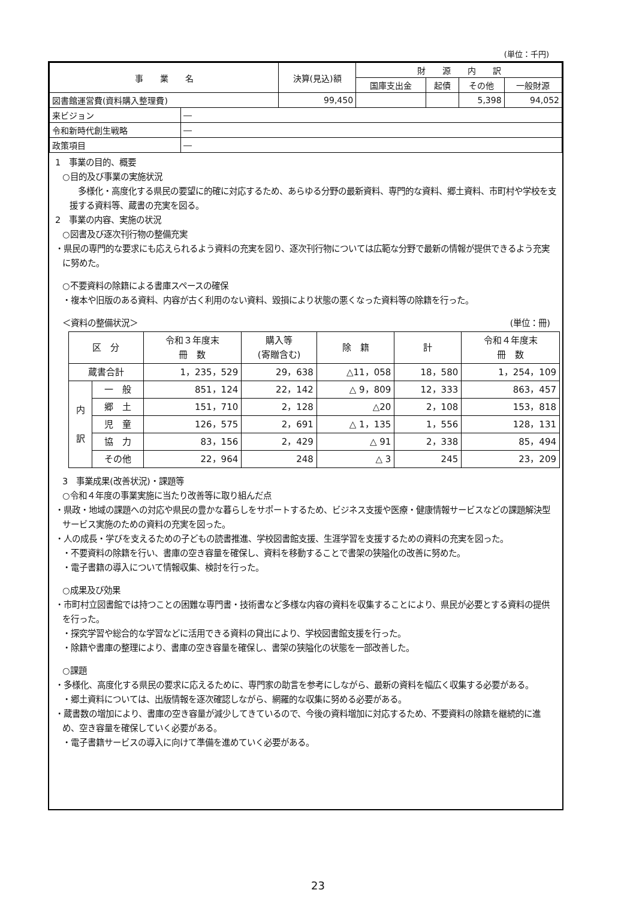(単位：千円)
| 事 業 名 | | 決算(見込)額 | 財 源 内 訳 | | | |
| --- | --- | --- | --- | --- | --- | --- |
| | | | 国庫支出金 | 起債 | その他 | 一般財源 |
| 図書館運営費(資料購入整理費) | | 99,450 | | | 5,398 | 94,052 |
| 来ビジョン | ― | | | | | |
| 令和新時代創生戦略 | ― | | | | | |
| 政策項目 | ― | | | | | |
1　事業の目的、概要
○目的及び事業の実施状況
　多様化・高度化する県民の要望に的確に対応するため、あらゆる分野の最新資料、専門的な資料、郷土資料、市町村や学校を支援する資料等、蔵書の充実を図る。
2　事業の内容、実施の状況
○図書及び逐次刊行物の整備充実
・県民の専門的な要求にも応えられるよう資料の充実を図り、逐次刊行物については広範な分野で最新の情報が提供できるよう充実に努めた。
○不要資料の除籍による書庫スペースの確保
・複本や旧版のある資料、内容が古く利用のない資料、毀損により状態の悪くなった資料等の除籍を行った。
＜資料の整備状況＞ (単位：冊)
| 区 分 | | 令和３年度末 冊 数 | 購入等 (寄贈含む) | 除 籍 | 計 | 令和４年度末 冊 数 |
| --- | --- | --- | --- | --- | --- | --- |
| 蔵書合計 | | 1，235，529 | 29，638 | △11，058 | 18，580 | 1，254，109 |
| 内 訳 | 一 般 | 851，124 | 22，142 | △ 9，809 | 12，333 | 863，457 |
| | 郷 土 | 151，710 | 2，128 | △20 | 2，108 | 153，818 |
| | 児 童 | 126，575 | 2，691 | △ 1，135 | 1，556 | 128，131 |
| | 協 力 | 83，156 | 2，429 | △ 91 | 2，338 | 85，494 |
| | その他 | 22，964 | 248 | △ 3 | 245 | 23，209 |
3　事業成果(改善状況)・課題等
○令和４年度の事業実施に当たり改善等に取り組んだ点
・県政・地域の課題への対応や県民の豊かな暮らしをサポートするため、ビジネス支援や医療・健康情報サービスなどの課題解決型サービス実施のための資料の充実を図った。
・人の成長・学びを支えるための子どもの読書推進、学校図書館支援、生涯学習を支援するための資料の充実を図った。
・不要資料の除籍を行い、書庫の空き容量を確保し、資料を移動することで書架の狭隘化の改善に努めた。
・電子書籍の導入について情報収集、検討を行った。
○成果及び効果
・市町村立図書館では持つことの困難な専門書・技術書など多様な内容の資料を収集することにより、県民が必要とする資料の提供を行った。
・探究学習や総合的な学習などに活用できる資料の貸出により、学校図書館支援を行った。
・除籍や書庫の整理により、書庫の空き容量を確保し、書架の狭隘化の状態を一部改善した。
○課題
・多様化、高度化する県民の要求に応えるために、専門家の助言を参考にしながら、最新の資料を幅広く収集する必要がある。
・郷土資料については、出版情報を逐次確認しながら、網羅的な収集に努める必要がある。
・蔵書数の増加により、書庫の空き容量が減少してきているので、今後の資料増加に対応するため、不要資料の除籍を継続的に進め、空き容量を確保していく必要がある。
・電子書籍サービスの導入に向けて準備を進めていく必要がある。
23